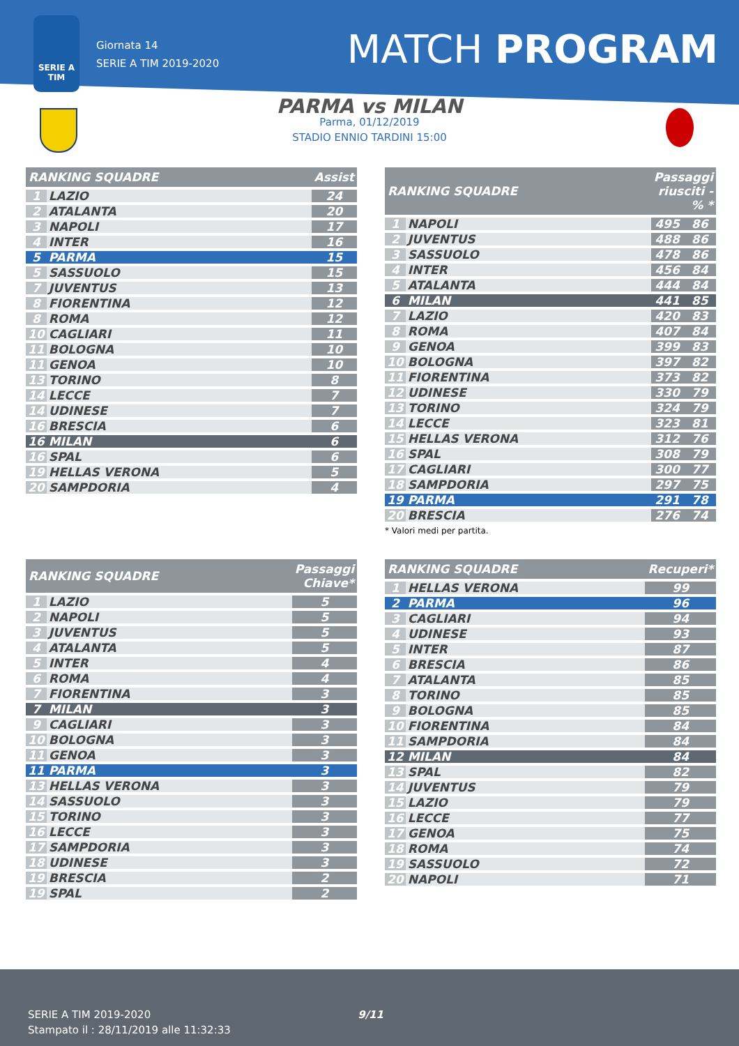SERIE A
TIM
Giornata 14
SERIE A TIM 2019-2020
MATCH PROGRAM
PARMA vs MILAN
Parma, 01/12/2019
STADIO ENNIO TARDINI 15:00
| RANKING SQUADRE | | Assist |
| --- | --- | --- |
| 1 | LAZIO | 24 |
| 2 | ATALANTA | 20 |
| 3 | NAPOLI | 17 |
| 4 | INTER | 16 |
| 5 | PARMA | 15 |
| 5 | SASSUOLO | 15 |
| 7 | JUVENTUS | 13 |
| 8 | FIORENTINA | 12 |
| 8 | ROMA | 12 |
| 10 | CAGLIARI | 11 |
| 11 | BOLOGNA | 10 |
| 11 | GENOA | 10 |
| 13 | TORINO | 8 |
| 14 | LECCE | 7 |
| 14 | UDINESE | 7 |
| 16 | BRESCIA | 6 |
| 16 | MILAN | 6 |
| 16 | SPAL | 6 |
| 19 | HELLAS VERONA | 5 |
| 20 | SAMPDORIA | 4 |
| RANKING SQUADRE | | Passaggi riusciti - % * | |
| --- | --- | --- | --- |
| 1 | NAPOLI | 495 | 86 |
| 2 | JUVENTUS | 488 | 86 |
| 3 | SASSUOLO | 478 | 86 |
| 4 | INTER | 456 | 84 |
| 5 | ATALANTA | 444 | 84 |
| 6 | MILAN | 441 | 85 |
| 7 | LAZIO | 420 | 83 |
| 8 | ROMA | 407 | 84 |
| 9 | GENOA | 399 | 83 |
| 10 | BOLOGNA | 397 | 82 |
| 11 | FIORENTINA | 373 | 82 |
| 12 | UDINESE | 330 | 79 |
| 13 | TORINO | 324 | 79 |
| 14 | LECCE | 323 | 81 |
| 15 | HELLAS VERONA | 312 | 76 |
| 16 | SPAL | 308 | 79 |
| 17 | CAGLIARI | 300 | 77 |
| 18 | SAMPDORIA | 297 | 75 |
| 19 | PARMA | 291 | 78 |
| 20 | BRESCIA | 276 | 74 |
* Valori medi per partita.
| RANKING SQUADRE | | Passaggi Chiave* |
| --- | --- | --- |
| 1 | LAZIO | 5 |
| 2 | NAPOLI | 5 |
| 3 | JUVENTUS | 5 |
| 4 | ATALANTA | 5 |
| 5 | INTER | 4 |
| 6 | ROMA | 4 |
| 7 | FIORENTINA | 3 |
| 7 | MILAN | 3 |
| 9 | CAGLIARI | 3 |
| 10 | BOLOGNA | 3 |
| 11 | GENOA | 3 |
| 11 | PARMA | 3 |
| 13 | HELLAS VERONA | 3 |
| 14 | SASSUOLO | 3 |
| 15 | TORINO | 3 |
| 16 | LECCE | 3 |
| 17 | SAMPDORIA | 3 |
| 18 | UDINESE | 3 |
| 19 | BRESCIA | 2 |
| 19 | SPAL | 2 |
| RANKING SQUADRE | | Recuperi* |
| --- | --- | --- |
| 1 | HELLAS VERONA | 99 |
| 2 | PARMA | 96 |
| 3 | CAGLIARI | 94 |
| 4 | UDINESE | 93 |
| 5 | INTER | 87 |
| 6 | BRESCIA | 86 |
| 7 | ATALANTA | 85 |
| 8 | TORINO | 85 |
| 9 | BOLOGNA | 85 |
| 10 | FIORENTINA | 84 |
| 11 | SAMPDORIA | 84 |
| 12 | MILAN | 84 |
| 13 | SPAL | 82 |
| 14 | JUVENTUS | 79 |
| 15 | LAZIO | 79 |
| 16 | LECCE | 77 |
| 17 | GENOA | 75 |
| 18 | ROMA | 74 |
| 19 | SASSUOLO | 72 |
| 20 | NAPOLI | 71 |
SERIE A TIM 2019-2020 9/11
Stampato il : 28/11/2019 alle 11:32:33